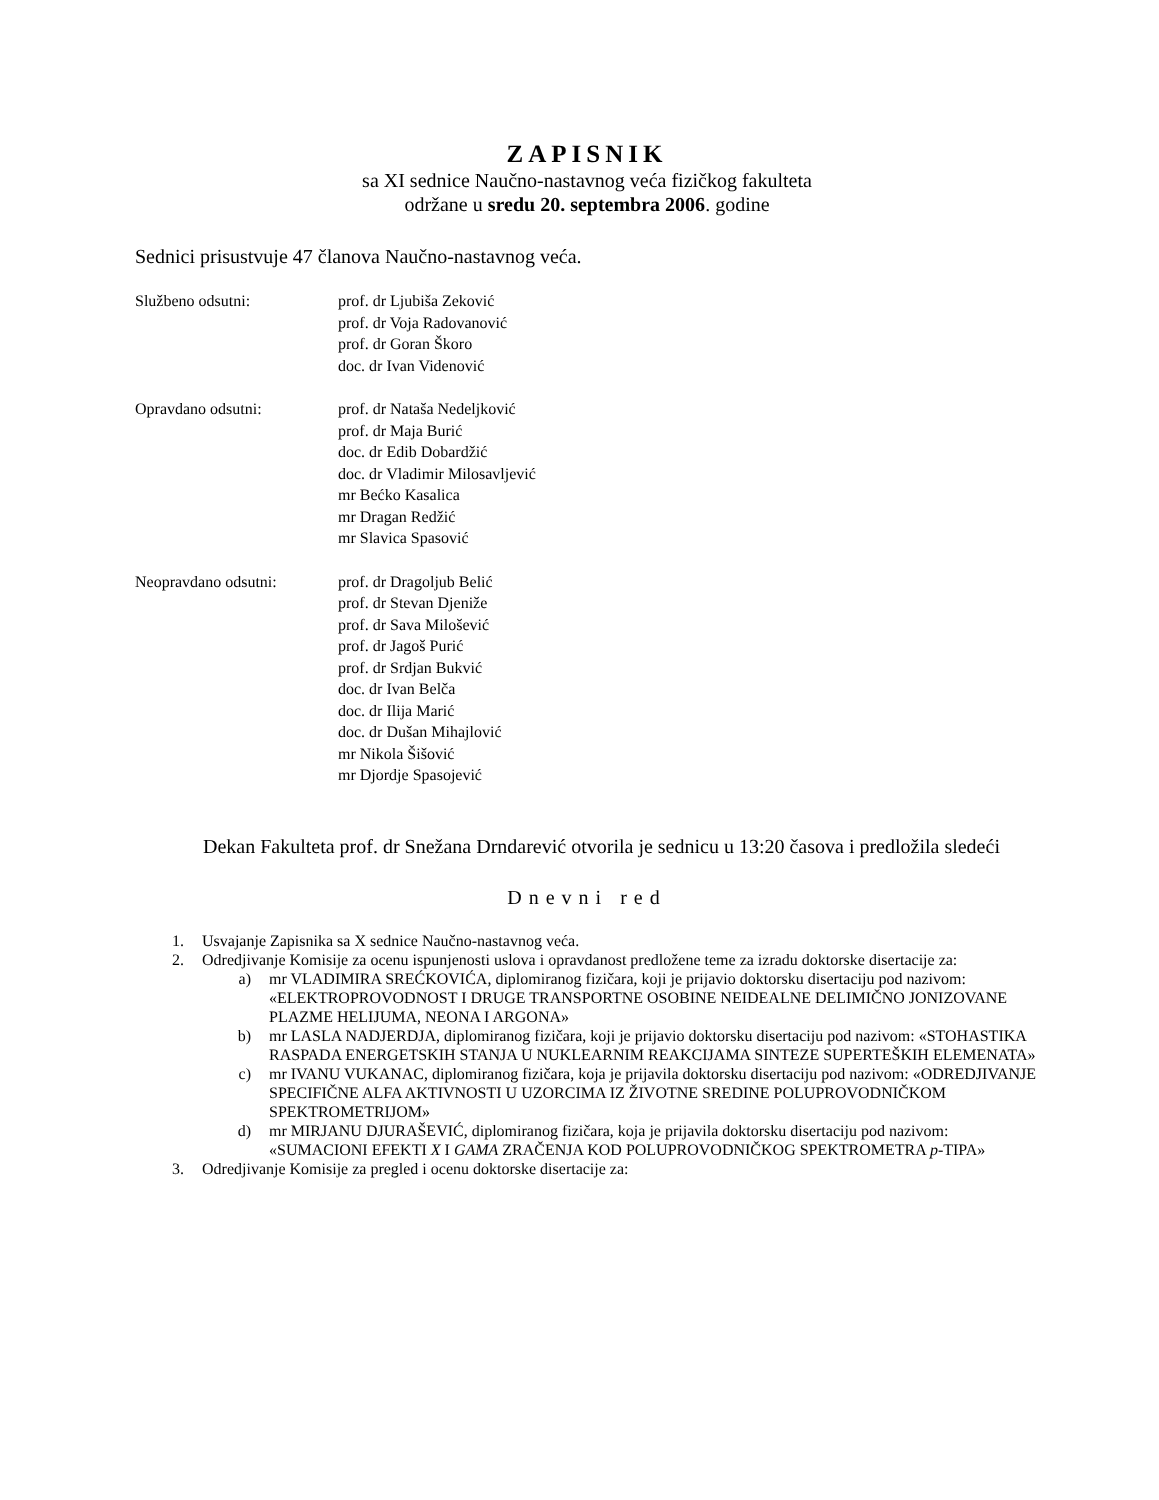ZAPISNIK
sa XI sednice Naučno-nastavnog veća fizičkog fakulteta
održane u sredu 20. septembra 2006. godine
Sednici prisustvuje 47 članova Naučno-nastavnog veća.
Službeno odsutni: prof. dr Ljubiša Zeković
prof. dr Voja Radovanović
prof. dr Goran Škoro
doc. dr Ivan Videnović
Opravdano odsutni: prof. dr Nataša Nedeljković
prof. dr Maja Burić
doc. dr Edib Dobardžić
doc. dr Vladimir Milosavljević
mr Bećko Kasalica
mr Dragan Redžić
mr Slavica Spasović
Neopravdano odsutni: prof. dr Dragoljub Belić
prof. dr Stevan Djeniže
prof. dr Sava Milošević
prof. dr Jagoš Purić
prof. dr Srdjan Bukvić
doc. dr Ivan Belča
doc. dr Ilija Marić
doc. dr Dušan Mihajlović
mr Nikola Šišović
mr Djordje Spasojević
Dekan Fakulteta prof. dr Snežana Drndarević otvorila je sednicu u 13:20 časova i predložila sledeći
Dnevni red
1. Usvajanje Zapisnika sa X sednice Naučno-nastavnog veća.
2. Odredjivanje Komisije za ocenu ispunjenosti uslova i opravdanost predložene teme za izradu doktorske disertacije za:
a) mr VLADIMIRA SREĆKOVIĆA, diplomiranog fizičara, koji je prijavio doktorsku disertaciju pod nazivom: «ELEKTROPROVODNOST I DRUGE TRANSPORTNE OSOBINE NEIDEALNE DELIMIČNO JONIZOVANE PLAZME HELIJUMA, NEONA I ARGONA»
b) mr LASLA NADJERDJA, diplomiranog fizičara, koji je prijavio doktorsku disertaciju pod nazivom: «STOHASTIKA RASPADA ENERGETSKIH STANJA U NUKLEARNIM REAKCIJAMA SINTEZE SUPERTEŠKIH ELEMENATA»
c) mr IVANU VUKANAC, diplomiranog fizičara, koja je prijavila doktorsku disertaciju pod nazivom: «ODREDJIVANJE SPECIFIČNE ALFA AKTIVNOSTI U UZORCIMA IZ ŽIVOTNE SREDINE POLUPROVODNIČKOM SPEKTROMETRIJOM»
d) mr MIRJANU DJURAŠEVIĆ, diplomiranog fizičara, koja je prijavila doktorsku disertaciju pod nazivom: «SUMACIONI EFEKTI X I GAMA ZRAČENJA KOD POLUPROVODNIČKOG SPEKTROMETRA p-TIPA»
3. Odredjivanje Komisije za pregled i ocenu doktorske disertacije za: